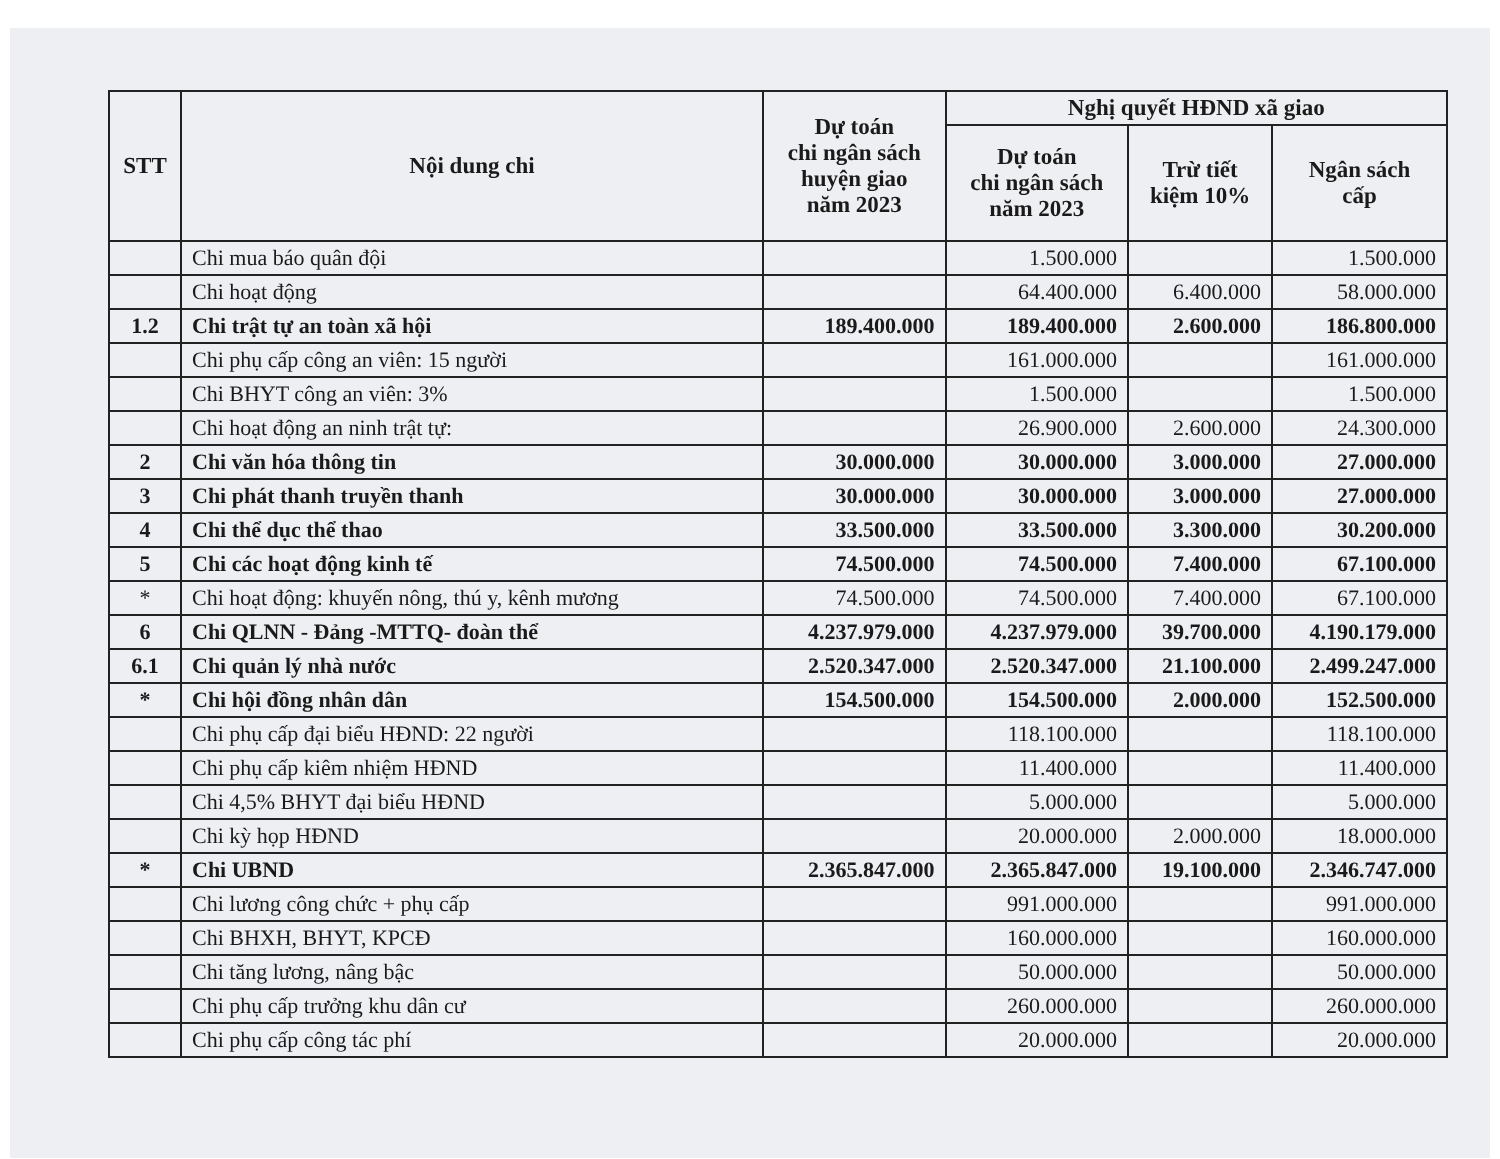| STT | Nội dung chi | Dự toán chi ngân sách huyện giao năm 2023 | Nghị quyết HĐND xã giao | | |
| --- | --- | --- | --- | --- | --- |
| | | | Dự toán chi ngân sách năm 2023 | Trừ tiết kiệm 10% | Ngân sách cấp |
| | Chi mua báo quân đội | | 1.500.000 | | 1.500.000 |
| | Chi hoạt động | | 64.400.000 | 6.400.000 | 58.000.000 |
| 1.2 | Chi trật tự an toàn xã hội | 189.400.000 | 189.400.000 | 2.600.000 | 186.800.000 |
| | Chi phụ cấp công an viên: 15 người | | 161.000.000 | | 161.000.000 |
| | Chi BHYT công an viên: 3% | | 1.500.000 | | 1.500.000 |
| | Chi hoạt động an ninh trật tự: | | 26.900.000 | 2.600.000 | 24.300.000 |
| 2 | Chi văn hóa thông tin | 30.000.000 | 30.000.000 | 3.000.000 | 27.000.000 |
| 3 | Chi phát thanh truyền thanh | 30.000.000 | 30.000.000 | 3.000.000 | 27.000.000 |
| 4 | Chi thể dục thể thao | 33.500.000 | 33.500.000 | 3.300.000 | 30.200.000 |
| 5 | Chi các hoạt động kinh tế | 74.500.000 | 74.500.000 | 7.400.000 | 67.100.000 |
| * | Chi hoạt động: khuyến nông, thú y, kênh mương | 74.500.000 | 74.500.000 | 7.400.000 | 67.100.000 |
| 6 | Chi QLNN - Đảng -MTTQ- đoàn thể | 4.237.979.000 | 4.237.979.000 | 39.700.000 | 4.190.179.000 |
| 6.1 | Chi quản lý nhà nước | 2.520.347.000 | 2.520.347.000 | 21.100.000 | 2.499.247.000 |
| * | Chi hội đồng nhân dân | 154.500.000 | 154.500.000 | 2.000.000 | 152.500.000 |
| | Chi phụ cấp đại biểu HĐND: 22 người | | 118.100.000 | | 118.100.000 |
| | Chi phụ cấp kiêm nhiệm HĐND | | 11.400.000 | | 11.400.000 |
| | Chi 4,5% BHYT đại biểu HĐND | | 5.000.000 | | 5.000.000 |
| | Chi kỳ họp HĐND | | 20.000.000 | 2.000.000 | 18.000.000 |
| * | Chi UBND | 2.365.847.000 | 2.365.847.000 | 19.100.000 | 2.346.747.000 |
| | Chi lương công chức + phụ cấp | | 991.000.000 | | 991.000.000 |
| | Chi BHXH, BHYT, KPCĐ | | 160.000.000 | | 160.000.000 |
| | Chi tăng lương, nâng bậc | | 50.000.000 | | 50.000.000 |
| | Chi phụ cấp trưởng khu dân cư | | 260.000.000 | | 260.000.000 |
| | Chi phụ cấp công tác phí | | 20.000.000 | | 20.000.000 |